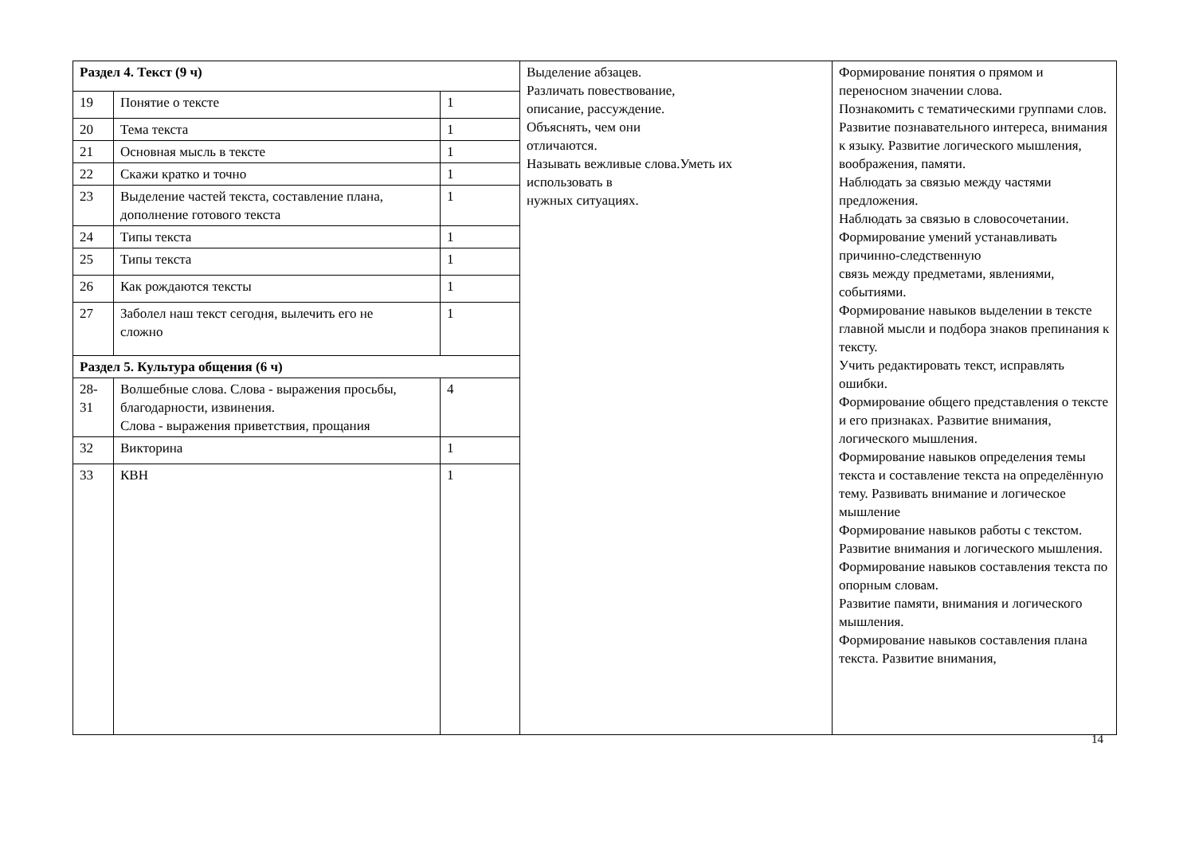| Раздел 4. Текст (9 ч) | | | Выделение абзацев. Различать повествование, описание, рассуждение. Объяснять, чем они отличаются. Называть вежливые слова.Уметь их использовать в нужных ситуациях. | Формирование понятия о прямом и переносном значении слова. Познакомить с тематическими группами слов. Развитие познавательного интереса, внимания к языку. Развитие логического мышления, воображения, памяти. Наблюдать за связью между частями предложения. Наблюдать за связью в словосочетании. Формирование умений устанавливать причинно-следственную связь между предметами, явлениями, событиями. Формирование навыков выделении в тексте главной мысли и подбора знаков препинания к тексту. Учить редактировать текст, исправлять ошибки. Формирование общего представления о тексте и его признаках. Развитие внимания, логического мышления. Формирование навыков определения темы текста и составление текста на определённую тему. Развивать внимание и логическое мышление Формирование навыков работы с текстом. Развитие внимания и логического мышления. Формирование навыков составления текста по опорным словам. Развитие памяти, внимания и логического мышления. Формирование навыков составления плана текста. Развитие внимания, |
| 19 | Понятие о тексте | 1 | | |
| 20 | Тема текста | 1 | | |
| 21 | Основная мысль в тексте | 1 | | |
| 22 | Скажи кратко и точно | 1 | | |
| 23 | Выделение частей текста, составление плана, дополнение готового текста | 1 | | |
| 24 | Типы текста | 1 | | |
| 25 | Типы текста | 1 | | |
| 26 | Как рождаются тексты | 1 | | |
| 27 | Заболел наш текст сегодня, вылечить его не сложно | 1 | | |
| Раздел 5. Культура общения (6 ч) | | | | |
| 28- 31 | Волшебные слова. Слова - выражения просьбы, благодарности, извинения. Слова - выражения приветствия, прощания | 4 | | |
| 32 | Викторина | 1 | | |
| 33 | КВН | 1 | | |
14